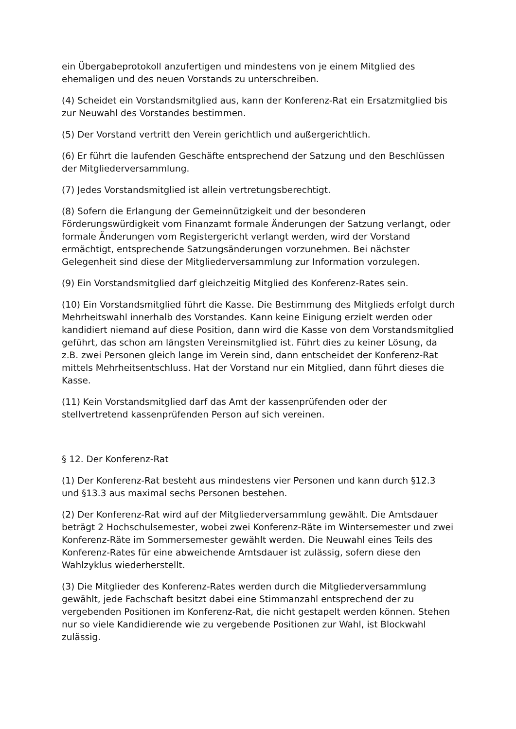ein Übergabeprotokoll anzufertigen und mindestens von je einem Mitglied des ehemaligen und des neuen Vorstands zu unterschreiben.
(4) Scheidet ein Vorstandsmitglied aus, kann der Konferenz-Rat ein Ersatzmitglied bis zur Neuwahl des Vorstandes bestimmen.
(5) Der Vorstand vertritt den Verein gerichtlich und außergerichtlich.
(6) Er führt die laufenden Geschäfte entsprechend der Satzung und den Beschlüssen der Mitgliederversammlung.
(7) Jedes Vorstandsmitglied ist allein vertretungsberechtigt.
(8) Sofern die Erlangung der Gemeinnützigkeit und der besonderen Förderungswürdigkeit vom Finanzamt formale Änderungen der Satzung verlangt, oder formale Änderungen vom Registergericht verlangt werden, wird der Vorstand ermächtigt, entsprechende Satzungsänderungen vorzunehmen. Bei nächster Gelegenheit sind diese der Mitgliederversammlung zur Information vorzulegen.
(9) Ein Vorstandsmitglied darf gleichzeitig Mitglied des Konferenz-Rates sein.
(10) Ein Vorstandsmitglied führt die Kasse. Die Bestimmung des Mitglieds erfolgt durch Mehrheitswahl innerhalb des Vorstandes. Kann keine Einigung erzielt werden oder kandidiert niemand auf diese Position, dann wird die Kasse von dem Vorstandsmitglied geführt, das schon am längsten Vereinsmitglied ist. Führt dies zu keiner Lösung, da z.B. zwei Personen gleich lange im Verein sind, dann entscheidet der Konferenz-Rat mittels Mehrheitsentschluss. Hat der Vorstand nur ein Mitglied, dann führt dieses die Kasse.
(11) Kein Vorstandsmitglied darf das Amt der kassenprüfenden oder der stellvertretend kassenprüfenden Person auf sich vereinen.
§ 12. Der Konferenz-Rat
(1) Der Konferenz-Rat besteht aus mindestens vier Personen und kann durch §12.3 und §13.3 aus maximal sechs Personen bestehen.
(2) Der Konferenz-Rat wird auf der Mitgliederversammlung gewählt. Die Amtsdauer beträgt 2 Hochschulsemester, wobei zwei Konferenz-Räte im Wintersemester und zwei Konferenz-Räte im Sommersemester gewählt werden. Die Neuwahl eines Teils des Konferenz-Rates für eine abweichende Amtsdauer ist zulässig, sofern diese den Wahlzyklus wiederherstellt.
(3) Die Mitglieder des Konferenz-Rates werden durch die Mitgliederversammlung gewählt, jede Fachschaft besitzt dabei eine Stimmanzahl entsprechend der zu vergebenden Positionen im Konferenz-Rat, die nicht gestapelt werden können. Stehen nur so viele Kandidierende wie zu vergebende Positionen zur Wahl, ist Blockwahl zulässig.